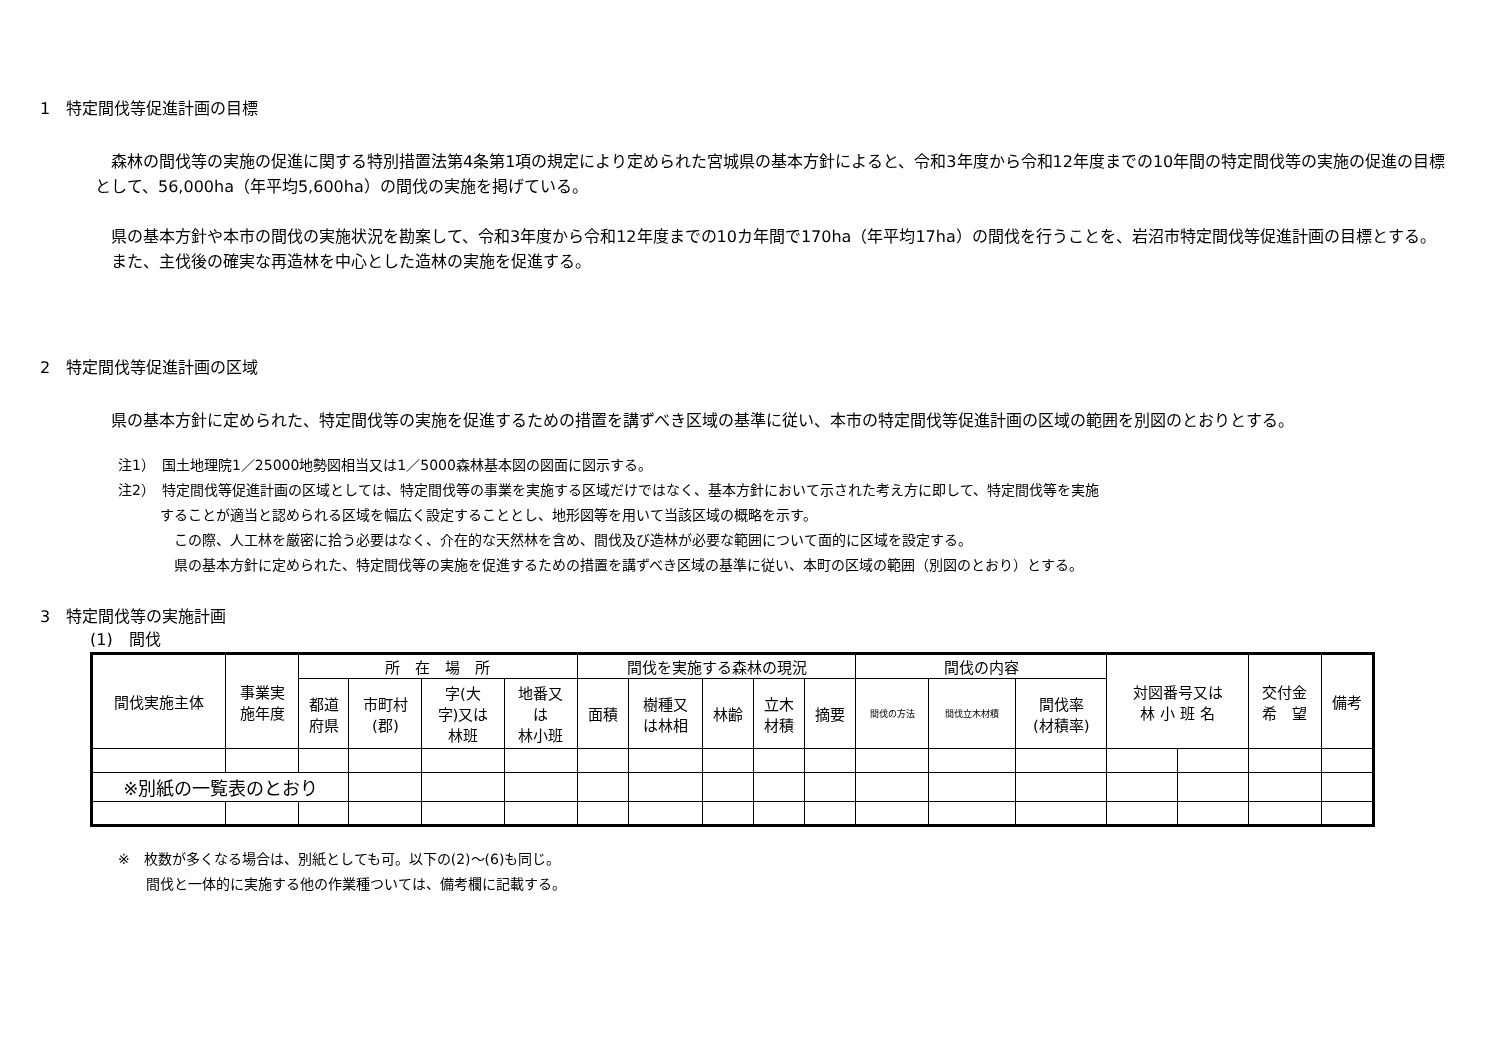1　特定間伐等促進計画の目標
　森林の間伐等の実施の促進に関する特別措置法第4条第1項の規定により定められた宮城県の基本方針によると、令和3年度から令和12年度までの10年間の特定間伐等の実施の促進の目標として、56,000ha（年平均5,600ha）の間伐の実施を掲げている。
　県の基本方針や本市の間伐の実施状況を勘案して、令和3年度から令和12年度までの10カ年間で170ha（年平均17ha）の間伐を行うことを、岩沼市特定間伐等促進計画の目標とする。
　また、主伐後の確実な再造林を中心とした造林の実施を促進する。
2　特定間伐等促進計画の区域
　県の基本方針に定められた、特定間伐等の実施を促進するための措置を講ずべき区域の基準に従い、本市の特定間伐等促進計画の区域の範囲を別図のとおりとする。
注1）　国土地理院1／25000地勢図相当又は1／5000森林基本図の図面に図示する。
注2）　特定間伐等促進計画の区域としては、特定間伐等の事業を実施する区域だけではなく、基本方針において示された考え方に即して、特定間伐等を実施
　　　することが適当と認められる区域を幅広く設定することとし、地形図等を用いて当該区域の概略を示す。
　　　　この際、人工林を厳密に拾う必要はなく、介在的な天然林を含め、間伐及び造林が必要な範囲について面的に区域を設定する。
　　　　県の基本方針に定められた、特定間伐等の実施を促進するための措置を講ずべき区域の基準に従い、本町の区域の範囲（別図のとおり）とする。
3　特定間伐等の実施計画
(1)　間伐
| 間伐実施主体 | 事業実 施年度 | 所 在 場 所 | | | | 間伐を実施する森林の現況 | | | | | 間伐の内容 | | | 対図番号又は 林 小 班 名 | | 交付金 希 望 | 備考 |
| --- | --- | --- | --- | --- | --- | --- | --- | --- | --- | --- | --- | --- | --- | --- | --- | --- | --- |
| | | 都道 府県 | 市町村 (郡) | 字(大 字)又は 林班 | 地番又 は 林小班 | 面積 | 樹種又 は林相 | 林齢 | 立木 材積 | 摘要 | 間伐の方法 | 間伐立木材積 | 間伐率 (材積率) | | | | |
| ※別紙の一覧表のとおり | | | | | | | | | | | | | | | | | |
※　枚数が多くなる場合は、別紙としても可。以下の(2)～(6)も同じ。
　　間伐と一体的に実施する他の作業種ついては、備考欄に記載する。